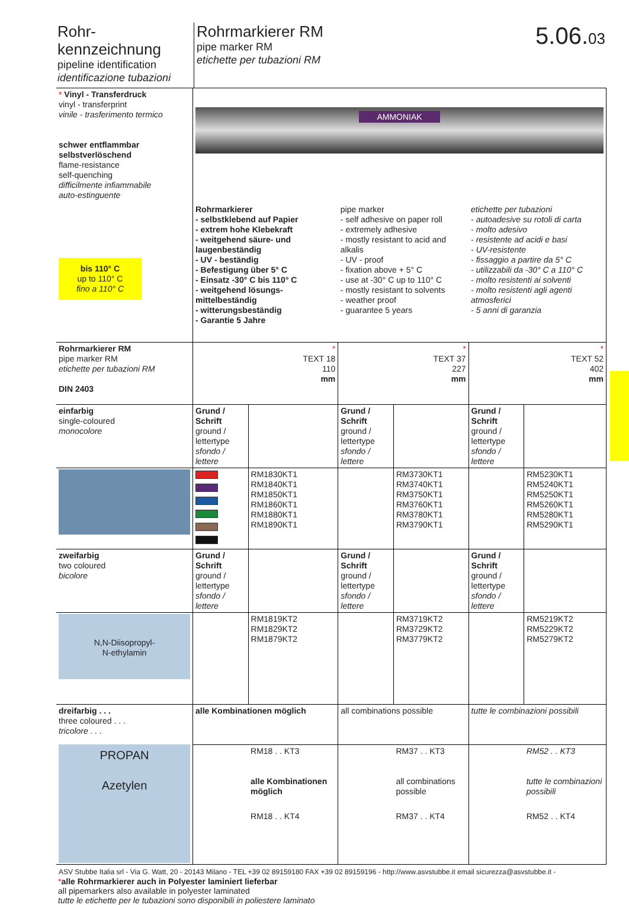Rohr-
kennzeichnung
pipeline identification
identificazione tubazioni
Rohrmarkierer RM
pipe marker RM
etichette per tubazioni RM
5.06.03
| * Vinyl - Transferdruck vinyl - transferprint vinile - trasferimento termico schwer entflammbar selbstverlöschend flame-resistance self-quenching difficilmente infiammabile auto-estinguente | AMMONIAK | | | | | |
| bis 110° C up to 110° C fino a 110° C | Rohrmarkierer - selbstklebend auf Papier - extrem hohe Klebekraft - weitgehend säure- und laugenbeständig - UV - beständig - Befestigung über 5° C - Einsatz -30° C bis 110° C - weitgehend lösungs-mittelbeständig - witterungsbeständig - Garantie 5 Jahre | | pipe marker - self adhesive on paper roll - extremely adhesive - mostly resistant to acid and alkalis - UV - proof - fixation above + 5° C - use at -30° C up to 110° C - mostly resistant to solvents - weather proof - guarantee 5 years | | etichette per tubazioni - autoadesive su rotoli di carta - molto adesivo - resistente ad acidi e basi - UV-resistente - fissaggio a partire da 5° C - utilizzabili da -30° C a 110° C - molto resistenti ai solventi - molto resistenti agli agenti atmosferici - 5 anni di garanzia | |
| Rohrmarkierer RM pipe marker RM etichette per tubazioni RM DIN 2403 | * TEXT 18 110 mm | | * TEXT 37 227 mm | | * TEXT 52 402 mm | |
| einfarbig single-coloured monocolore | Grund / Schrift ground / lettertype sfondo / lettere | | Grund / Schrift ground / lettertype sfondo / lettere | | Grund / Schrift ground / lettertype sfondo / lettere | |
| | | RM1830KT1 RM1840KT1 RM1850KT1 RM1860KT1 RM1880KT1 RM1890KT1 | | RM3730KT1 RM3740KT1 RM3750KT1 RM3760KT1 RM3780KT1 RM3790KT1 | | RM5230KT1 RM5240KT1 RM5250KT1 RM5260KT1 RM5280KT1 RM5290KT1 |
| zweifarbig two coloured bicolore | Grund / Schrift ground / lettertype sfondo / lettere | | Grund / Schrift ground / lettertype sfondo / lettere | | Grund / Schrift ground / lettertype sfondo / lettere | |
| N,N-Diisopropyl- N-ethylamin | | RM1819KT2 RM1829KT2 RM1879KT2 | | RM3719KT2 RM3729KT2 RM3779KT2 | | RM5219KT2 RM5229KT2 RM5279KT2 |
| dreifarbig . . . three coloured . . . tricolore . . . PROPAN Azetylen | alle Kombinationen möglich | | all combinations possible | | tutte le combinazioni possibili | |
| | | RM18 . . KT3 alle Kombinationen möglich | | RM37 . . KT3 all combinations possible | | RM52 . . KT3 tutte le combinazioni possibili |
| | | RM18 . . KT4 | | RM37 . . KT4 | | RM52 . . KT4 |
*alle Rohrmarkierer auch in Polyester laminiert lieferbar
all pipemarkers also available in polyester laminated
tutte le etichette per le tubazioni sono disponibili in poliestere laminato
ASV Stubbe Italia srl - Via G. Watt, 20 - 20143 Milano - TEL +39 02 89159180 FAX +39 02 89159196 - http://www.asvstubbe.it email sicurezza@asvstubbe.it -